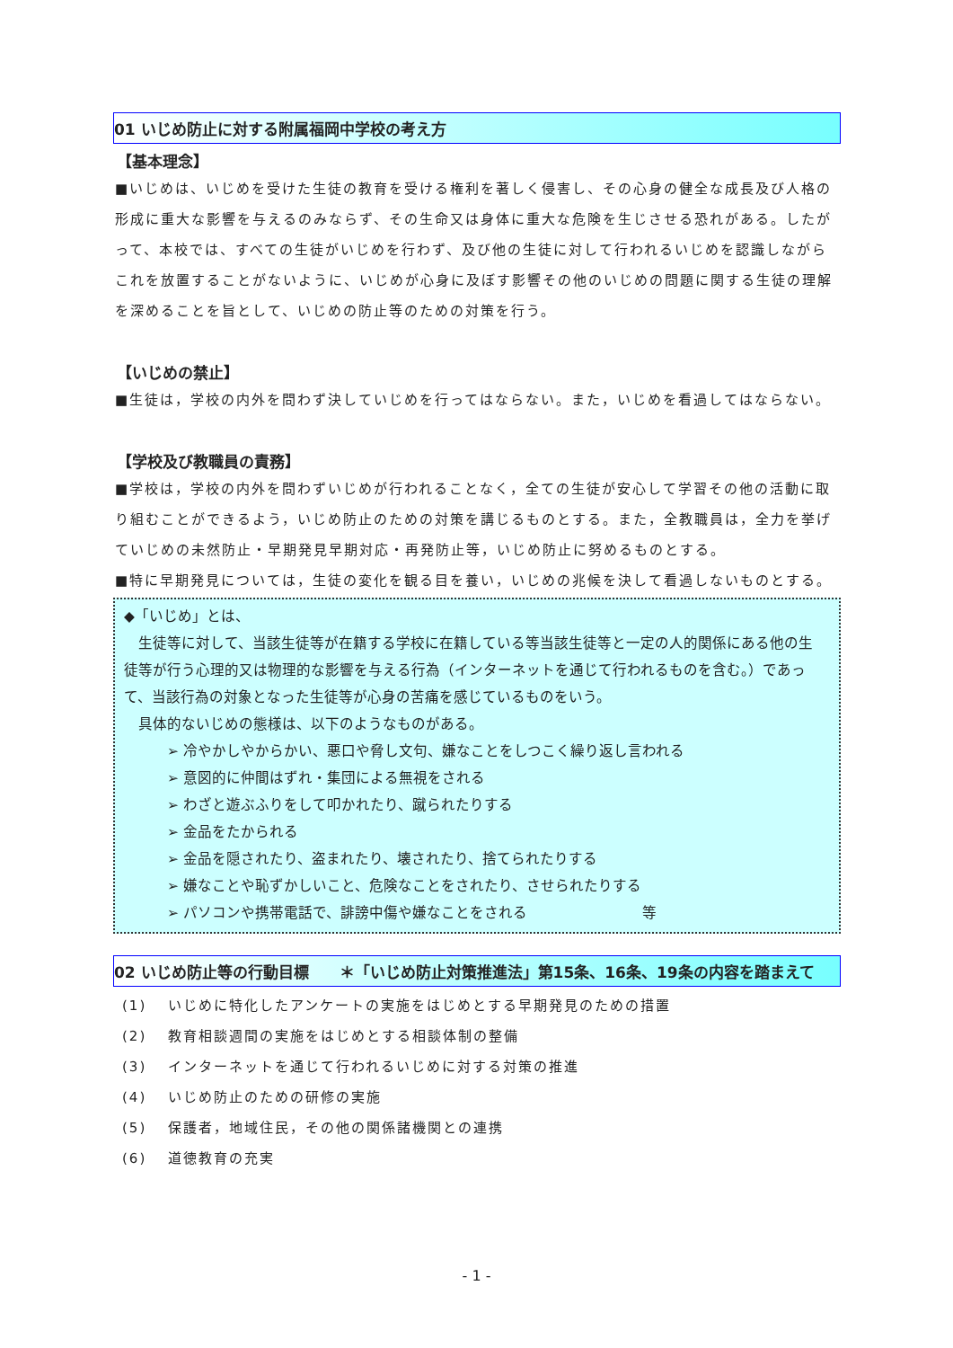01 いじめ防止に対する附属福岡中学校の考え方
【基本理念】
■いじめは、いじめを受けた生徒の教育を受ける権利を著しく侵害し、その心身の健全な成長及び人格の形成に重大な影響を与えるのみならず、その生命又は身体に重大な危険を生じさせる恐れがある。したがって、本校では、すべての生徒がいじめを行わず、及び他の生徒に対して行われるいじめを認識しながらこれを放置することがないように、いじめが心身に及ぼす影響その他のいじめの問題に関する生徒の理解を深めることを旨として、いじめの防止等のための対策を行う。
【いじめの禁止】
■生徒は，学校の内外を問わず決していじめを行ってはならない。また，いじめを看過してはならない。
【学校及び教職員の責務】
■学校は，学校の内外を問わずいじめが行われることなく，全ての生徒が安心して学習その他の活動に取り組むことができるよう，いじめ防止のための対策を講じるものとする。また，全教職員は，全力を挙げていじめの未然防止・早期発見早期対応・再発防止等，いじめ防止に努めるものとする。
■特に早期発見については，生徒の変化を観る目を養い，いじめの兆候を決して看過しないものとする。
◆「いじめ」とは、
　生徒等に対して、当該生徒等が在籍する学校に在籍している等当該生徒等と一定の人的関係にある他の生徒等が行う心理的又は物理的な影響を与える行為（インターネットを通じて行われるものを含む。）であって、当該行為の対象となった生徒等が心身の苦痛を感じているものをいう。
　具体的ないじめの態様は、以下のようなものがある。
➢ 冷やかしやからかい、悪口や脅し文句、嫌なことをしつこく繰り返し言われる
➢ 意図的に仲間はずれ・集団による無視をされる
➢ わざと遊ぶふりをして叩かれたり、蹴られたりする
➢ 金品をたかられる
➢ 金品を隠されたり、盗まれたり、壊されたり、捨てられたりする
➢ 嫌なことや恥ずかしいこと、危険なことをされたり、させられたりする
➢ パソコンや携帯電話で、誹謗中傷や嫌なことをされる　　　　　　　　等
02 いじめ防止等の行動目標　　＊「いじめ防止対策推進法」第15条、16条、19条の内容を踏まえて
(1) いじめに特化したアンケートの実施をはじめとする早期発見のための措置
(2) 教育相談週間の実施をはじめとする相談体制の整備
(3) インターネットを通じて行われるいじめに対する対策の推進
(4) いじめ防止のための研修の実施
(5) 保護者，地域住民，その他の関係諸機関との連携
(6) 道徳教育の充実
- 1 -